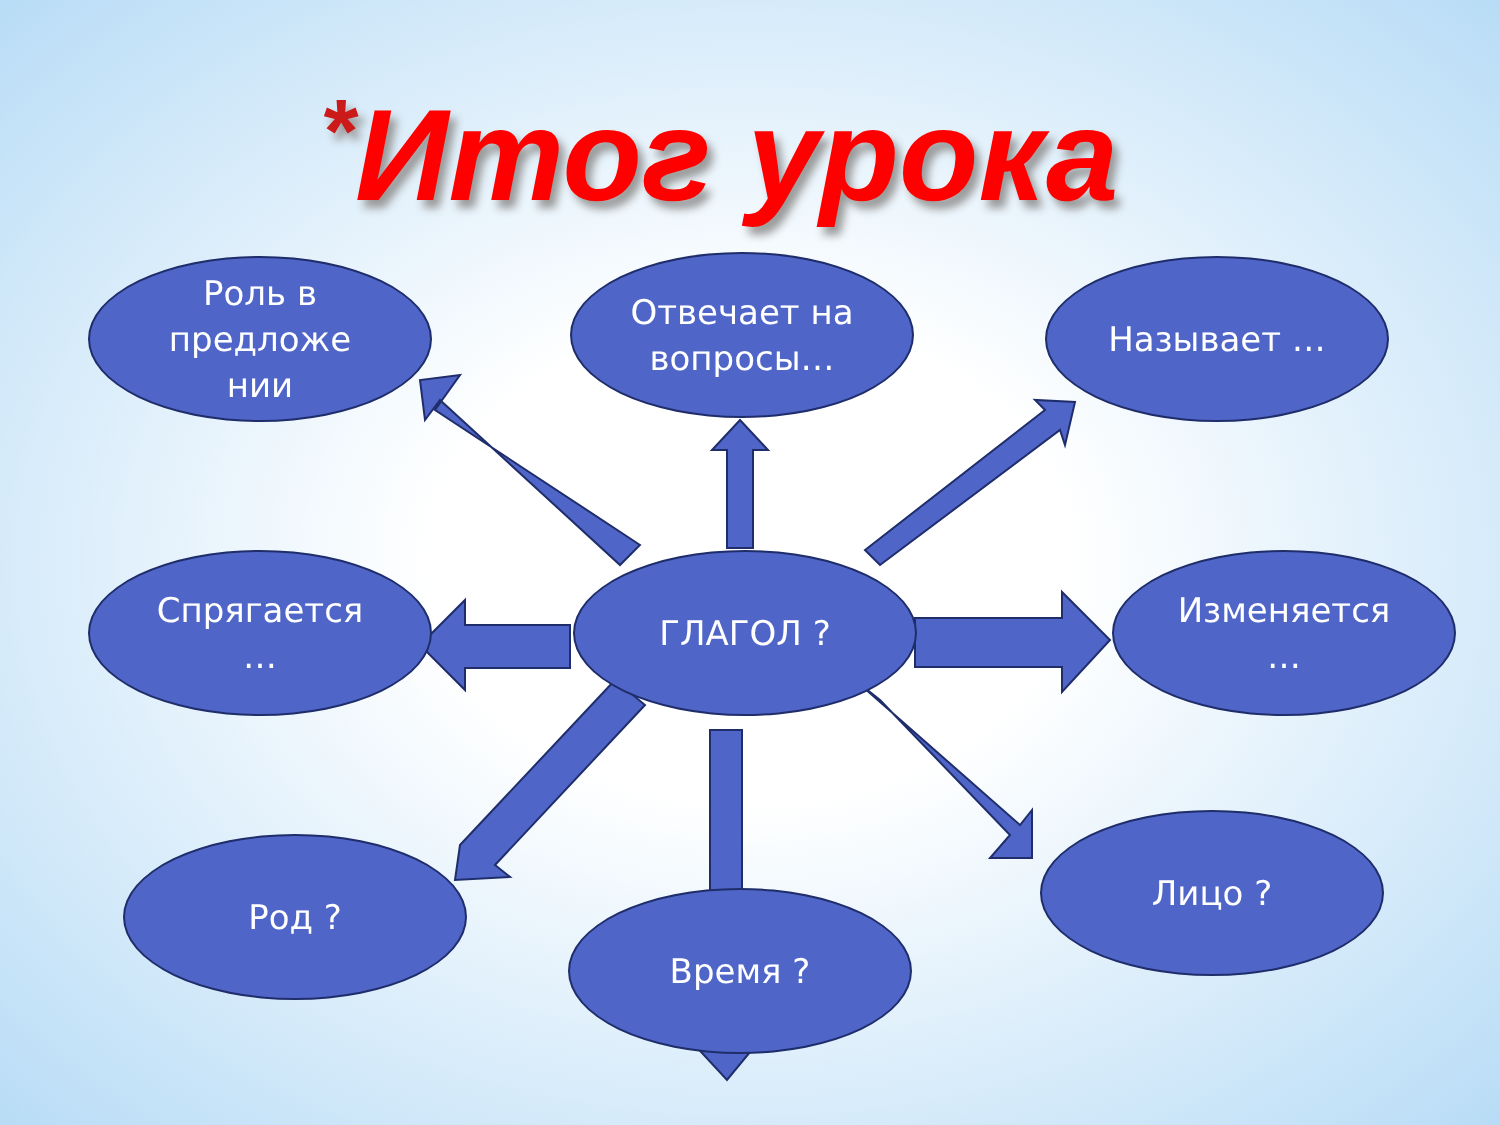*Итог урока
Роль в
предложе
нии
Отвечает на
вопросы…
Называет …
Спрягается
…
ГЛАГОЛ ?
Изменяется
…
Род ?
Время ?
Лицо ?